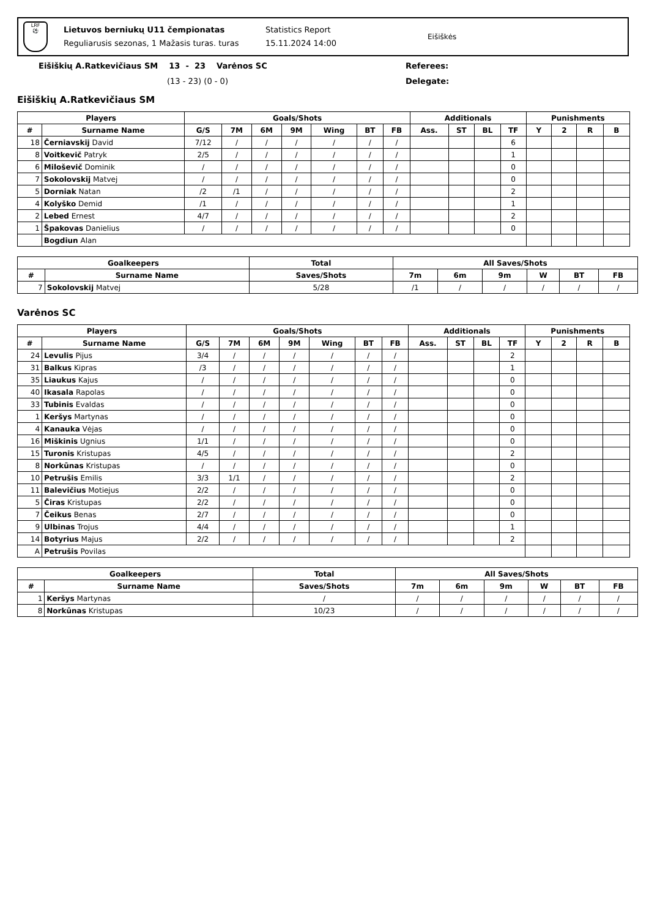LRF
⚽
Lietuvos berniukų U11 čempionatas
Reguliarusis sezonas, 1 Mažasis turas. turas
Statistics Report
15.11.2024 14:00
Eišiškės
Eišiškių A.Ratkevičiaus SM 13 - 23 Varėnos SC
(13 - 23) (0 - 0)
Referees:
Delegate:
Eišiškių A.Ratkevičiaus SM
| Players | | Goals/Shots | | | | | | | Additionals | | | | Punishments | | | |
| --- | --- | --- | --- | --- | --- | --- | --- | --- | --- | --- | --- | --- | --- | --- | --- | --- |
| # | Surname Name | G/S | 7M | 6M | 9M | Wing | BT | FB | Ass. | ST | BL | TF | Y | 2 | R | B |
| 18 | Černiavskij David | 7/12 | / | / | / | / | / | / | | | | 6 | | | | |
| 8 | Voitkevič Patryk | 2/5 | / | / | / | / | / | / | | | | 1 | | | | |
| 6 | Miloševič Dominik | / | / | / | / | / | / | / | | | | 0 | | | | |
| 7 | Sokolovskij Matvej | / | / | / | / | / | / | / | | | | 0 | | | | |
| 5 | Dorniak Natan | /2 | /1 | / | / | / | / | / | | | | 2 | | | | |
| 4 | Kolyško Demid | /1 | / | / | / | / | / | / | | | | 1 | | | | |
| 2 | Lebed Ernest | 4/7 | / | / | / | / | / | / | | | | 2 | | | | |
| 1 | Špakovas Danielius | / | / | / | / | / | / | / | | | | 0 | | | | |
| | Bogdiun Alan | | | | | | | | | | | | | | | |
| Goalkeepers | | Total | All Saves/Shots | | | | | |
| --- | --- | --- | --- | --- | --- | --- | --- | --- |
| # | Surname Name | Saves/Shots | 7m | 6m | 9m | W | BT | FB |
| 7 | Sokolovskij Matvej | 5/28 | /1 | / | / | / | / | / |
Varėnos SC
| Players | | Goals/Shots | | | | | | | Additionals | | | | Punishments | | | |
| --- | --- | --- | --- | --- | --- | --- | --- | --- | --- | --- | --- | --- | --- | --- | --- | --- |
| # | Surname Name | G/S | 7M | 6M | 9M | Wing | BT | FB | Ass. | ST | BL | TF | Y | 2 | R | B |
| 24 | Levulis Pijus | 3/4 | / | / | / | / | / | / | | | | 2 | | | | |
| 31 | Balkus Kipras | /3 | / | / | / | / | / | / | | | | 1 | | | | |
| 35 | Liaukus Kajus | / | / | / | / | / | / | / | | | | 0 | | | | |
| 40 | Ikasala Rapolas | / | / | / | / | / | / | / | | | | 0 | | | | |
| 33 | Tubinis Evaldas | / | / | / | / | / | / | / | | | | 0 | | | | |
| 1 | Keršys Martynas | / | / | / | / | / | / | / | | | | 0 | | | | |
| 4 | Kanauka Vėjas | / | / | / | / | / | / | / | | | | 0 | | | | |
| 16 | Miškinis Ugnius | 1/1 | / | / | / | / | / | / | | | | 0 | | | | |
| 15 | Turonis Kristupas | 4/5 | / | / | / | / | / | / | | | | 2 | | | | |
| 8 | Norkūnas Kristupas | / | / | / | / | / | / | / | | | | 0 | | | | |
| 10 | Petrušis Emilis | 3/3 | 1/1 | / | / | / | / | / | | | | 2 | | | | |
| 11 | Balevičius Motiejus | 2/2 | / | / | / | / | / | / | | | | 0 | | | | |
| 5 | Čiras Kristupas | 2/2 | / | / | / | / | / | / | | | | 0 | | | | |
| 7 | Čeikus Benas | 2/7 | / | / | / | / | / | / | | | | 0 | | | | |
| 9 | Ulbinas Trojus | 4/4 | / | / | / | / | / | / | | | | 1 | | | | |
| 14 | Botyrius Majus | 2/2 | / | / | / | / | / | / | | | | 2 | | | | |
| A | Petrušis Povilas | | | | | | | | | | | | | | | |
| Goalkeepers | | Total | All Saves/Shots | | | | | |
| --- | --- | --- | --- | --- | --- | --- | --- | --- |
| # | Surname Name | Saves/Shots | 7m | 6m | 9m | W | BT | FB |
| 1 | Keršys Martynas | / | / | / | / | / | / | / |
| 8 | Norkūnas Kristupas | 10/23 | / | / | / | / | / | / |